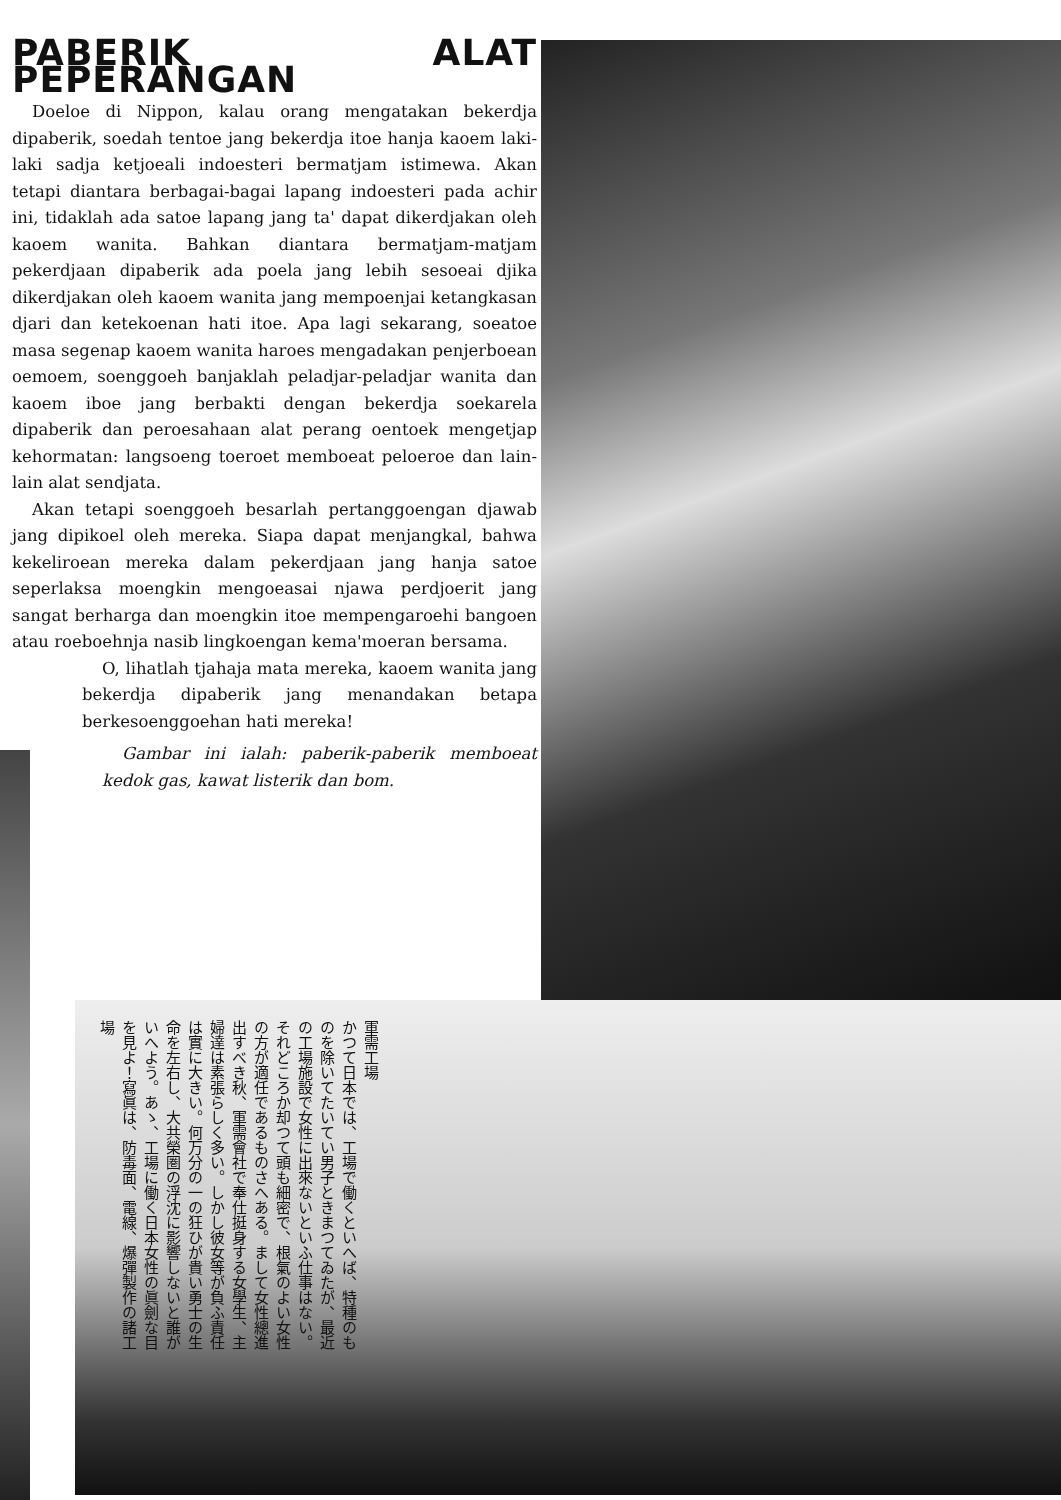PABERIK ALAT PEPERANGAN
Doeloe di Nippon, kalau orang mengatakan bekerdja dipaberik, soedah tentoe jang bekerdja itoe hanja kaoem laki-laki sadja ketjoeali indoesteri bermatjam istimewa. Akan tetapi diantara berbagai-bagai lapang indoesteri pada achir ini, tidaklah ada satoe lapang jang ta' dapat dikerdjakan oleh kaoem wanita. Bahkan diantara bermatjam-matjam pekerdjaan dipaberik ada poela jang lebih sesoeai djika dikerdjakan oleh kaoem wanita jang mempoenjai ketangkasan djari dan ketekoenan hati itoe. Apa lagi sekarang, soeatoe masa segenap kaoem wanita haroes mengadakan penjerboean oemoem, soenggoeh banjaklah peladjar-peladjar wanita dan kaoem iboe jang berbakti dengan bekerdja soekarela dipaberik dan peroesahaan alat perang oentoek mengetjap kehormatan: langsoeng toeroet memboeat peloeroe dan lain-lain alat sendjata.
Akan tetapi soenggoeh besarlah pertanggoengan djawab jang dipikoel oleh mereka. Siapa dapat menjangkal, bahwa kekeliroean mereka dalam pekerdjaan jang hanja satoe seperlaksa moengkin mengoeasai njawa perdjoerit jang sangat berharga dan moengkin itoe mempengaroehi bangoen atau roeboehnja nasib lingkoengan kema'moeran bersama.
O, lihatlah tjahaja mata mereka, kaoem wanita jang bekerdja dipaberik jang menandakan betapa berkesoenggoehan hati mereka!
Gambar ini ialah: paberik-paberik memboeat kedok gas, kawat listerik dan bom.
軍需工場
かつて日本では、工場で働くといへば、特種のものを除いてたいてい男子ときまつてゐたが、最近の工場施設で女性に出來ないといふ仕事はない。それどころか却つて頭も細密で、根氣のよい女性の方が適任であるものさへある。まして女性總進出すべき秋、軍需會社で奉仕挺身する女學生、主婦達は素張らしく多い。しかし彼女等が負ふ責任は實に大きい。何万分の一の狂ひが貴い勇士の生命を左右し、大共榮圏の浮沈に影響しないと誰がいへよう。あゝ、工場に働く日本女性の眞劍な目を見よ！寫眞は、防毒面、電線、爆彈製作の諸工場